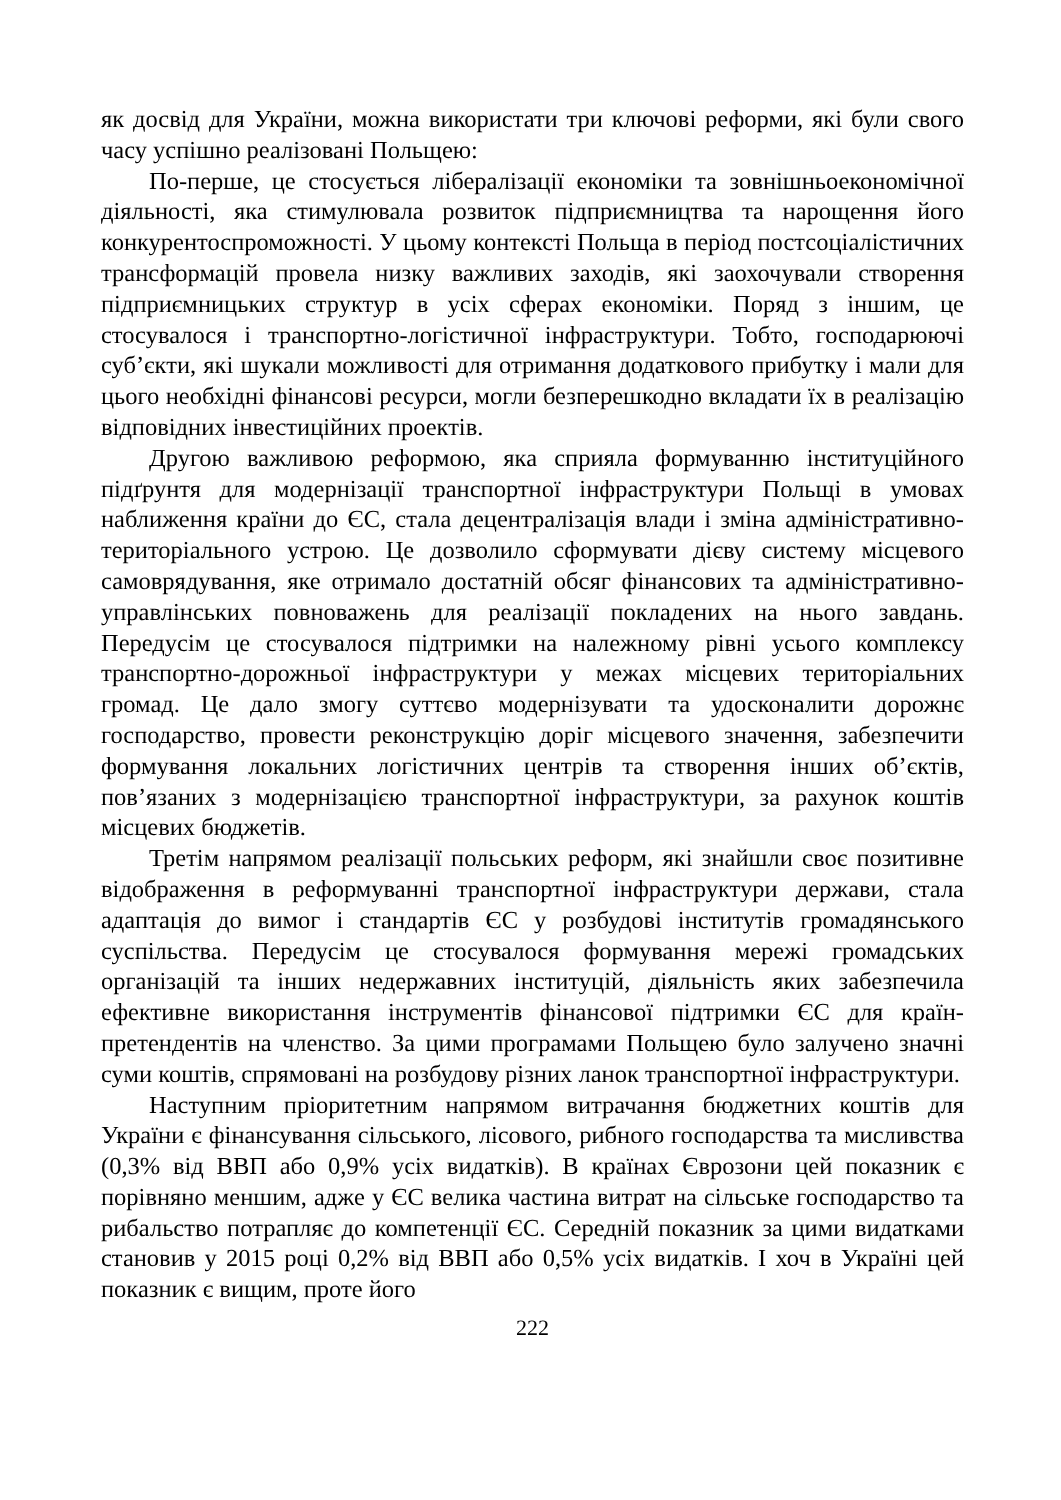як досвід для України, можна використати три ключові реформи, які були свого часу успішно реалізовані Польщею:
По-перше, це стосується лібералізації економіки та зовнішньоекономічної діяльності, яка стимулювала розвиток підприємництва та нарощення його конкурентоспроможності. У цьому контексті Польща в період постсоціалістичних трансформацій провела низку важливих заходів, які заохочували створення підприємницьких структур в усіх сферах економіки. Поряд з іншим, це стосувалося і транспортно-логістичної інфраструктури. Тобто, господарюючі суб’єкти, які шукали можливості для отримання додаткового прибутку і мали для цього необхідні фінансові ресурси, могли безперешкодно вкладати їх в реалізацію відповідних інвестиційних проектів.
Другою важливою реформою, яка сприяла формуванню інституційного підґрунтя для модернізації транспортної інфраструктури Польщі в умовах наближення країни до ЄС, стала децентралізація влади і зміна адміністративно-територіального устрою. Це дозволило сформувати дієву систему місцевого самоврядування, яке отримало достатній обсяг фінансових та адміністративно-управлінських повноважень для реалізації покладених на нього завдань. Передусім це стосувалося підтримки на належному рівні усього комплексу транспортно-дорожньої інфраструктури у межах місцевих територіальних громад. Це дало змогу суттєво модернізувати та удосконалити дорожнє господарство, провести реконструкцію доріг місцевого значення, забезпечити формування локальних логістичних центрів та створення інших об’єктів, пов’язаних з модернізацією транспортної інфраструктури, за рахунок коштів місцевих бюджетів.
Третім напрямом реалізації польських реформ, які знайшли своє позитивне відображення в реформуванні транспортної інфраструктури держави, стала адаптація до вимог і стандартів ЄС у розбудові інститутів громадянського суспільства. Передусім це стосувалося формування мережі громадських організацій та інших недержавних інституцій, діяльність яких забезпечила ефективне використання інструментів фінансової підтримки ЄС для країн-претендентів на членство. За цими програмами Польщею було залучено значні суми коштів, спрямовані на розбудову різних ланок транспортної інфраструктури.
Наступним пріоритетним напрямом витрачання бюджетних коштів для України є фінансування сільського, лісового, рибного господарства та мисливства (0,3% від ВВП або 0,9% усіх видатків). В країнах Єврозони цей показник є порівняно меншим, адже у ЄС велика частина витрат на сільське господарство та рибальство потрапляє до компетенції ЄС. Середній показник за цими видатками становив у 2015 році 0,2% від ВВП або 0,5% усіх видатків. І хоч в Україні цей показник є вищим, проте його
222